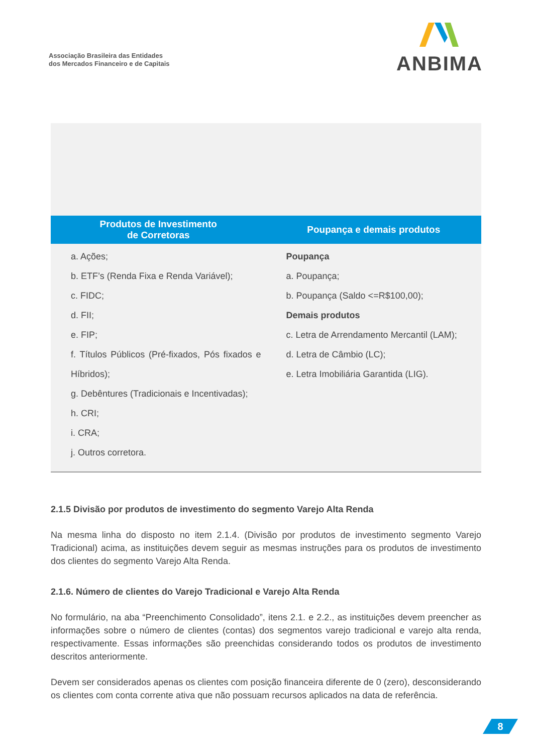Associação Brasileira das Entidades
dos Mercados Financeiro e de Capitais
ANBIMA
| Produtos de Investimento de Corretoras | Poupança e demais produtos |
| --- | --- |
| a. Ações; b. ETF’s (Renda Fixa e Renda Variável); c. FIDC; d. FII; e. FIP; f. Títulos Públicos (Pré-fixados, Pós fixados e Híbridos); g. Debêntures (Tradicionais e Incentivadas); h. CRI; i. CRA; j. Outros corretora. | Poupança a. Poupança; b. Poupança (Saldo <=R$100,00); Demais produtos c. Letra de Arrendamento Mercantil (LAM); d. Letra de Câmbio (LC); e. Letra Imobiliária Garantida (LIG). |
2.1.5 Divisão por produtos de investimento do segmento Varejo Alta Renda
Na mesma linha do disposto no item 2.1.4. (Divisão por produtos de investimento segmento Varejo Tradicional) acima, as instituições devem seguir as mesmas instruções para os produtos de investimento dos clientes do segmento Varejo Alta Renda.
2.1.6. Número de clientes do Varejo Tradicional e Varejo Alta Renda
No formulário, na aba “Preenchimento Consolidado”, itens 2.1. e 2.2., as instituições devem preencher as informações sobre o número de clientes (contas) dos segmentos varejo tradicional e varejo alta renda, respectivamente. Essas informações são preenchidas considerando todos os produtos de investimento descritos anteriormente.
Devem ser considerados apenas os clientes com posição financeira diferente de 0 (zero), desconsiderando os clientes com conta corrente ativa que não possuam recursos aplicados na data de referência.
8